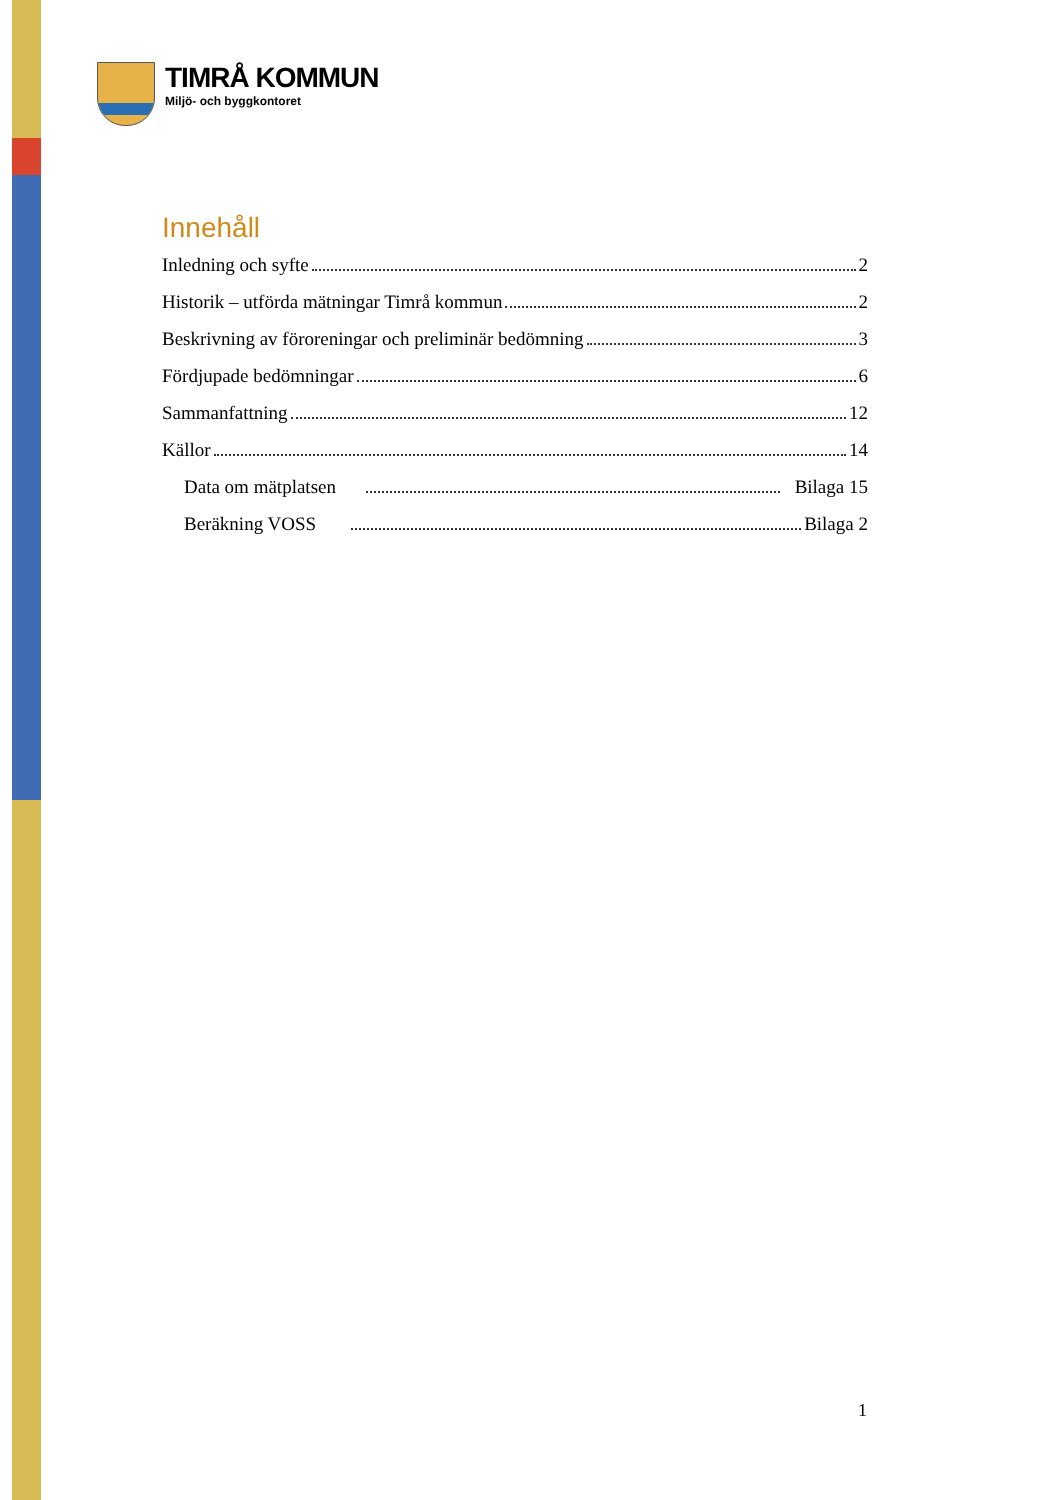TIMRÅ KOMMUN
Miljö- och byggkontoret
Innehåll
Inledning och syfte 2
Historik – utförda mätningar Timrå kommun 2
Beskrivning av föroreningar och preliminär bedömning 3
Fördjupade bedömningar 6
Sammanfattning 12
Källor 14
Data om mätplatsen Bilaga 15
Beräkning VOSS Bilaga 2
1